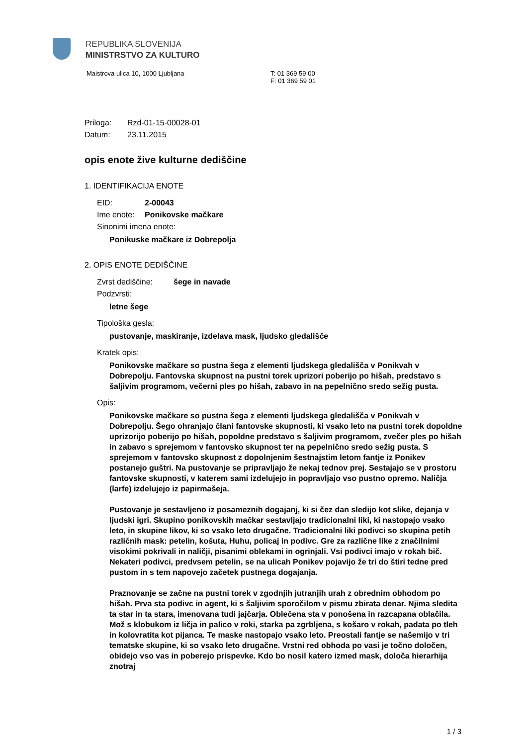REPUBLIKA SLOVENIJA
MINISTRSTVO ZA KULTURO
Maistrova ulica 10, 1000 Ljubljana
T: 01 369 59 00
F: 01 369 59 01
Priloga: Rzd-01-15-00028-01
Datum: 23.11.2015
opis enote žive kulturne dediščine
1. IDENTIFIKACIJA ENOTE
EID: 2-00043
Ime enote: Ponikovske mačkare
Sinonimi imena enote:
Ponikuske mačkare iz Dobrepolja
2. OPIS ENOTE DEDIŠČINE
Zvrst dediščine: šege in navade
Podzvrsti:
letne šege
Tipološka gesla:
pustovanje, maskiranje, izdelava mask, ljudsko gledališče
Kratek opis:
Ponikovske mačkare so pustna šega z elementi ljudskega gledališča v Ponikvah v Dobrepolju. Fantovska skupnost na pustni torek uprizori poberijo po hišah, predstavo s šaljivim programom, večerni ples po hišah, zabavo in na pepelnično sredo sežig pusta.
Opis:
Ponikovske mačkare so pustna šega z elementi ljudskega gledališča v Ponikvah v Dobrepolju. Šego ohranjajo člani fantovske skupnosti, ki vsako leto na pustni torek dopoldne uprizorijo poberijo po hišah, popoldne predstavo s šaljivim programom, zvečer ples po hišah in zabavo s sprejemom v fantovsko skupnost ter na pepelnično sredo sežig pusta. S sprejemom v fantovsko skupnost z dopolnjenim šestnajstim letom fantje iz Ponikev postanejo guštri. Na pustovanje se pripravljajo že nekaj tednov prej. Sestajajo se v prostoru fantovske skupnosti, v katerem sami izdelujejo in popravljajo vso pustno opremo. Naličja (larfe) izdelujejo iz papirmašeja.
Pustovanje je sestavljeno iz posameznih dogajanj, ki si čez dan sledijo kot slike, dejanja v ljudski igri. Skupino ponikovskih mačkar sestavljajo tradicionalni liki, ki nastopajo vsako leto, in skupine likov, ki so vsako leto drugačne. Tradicionalni liki podivci so skupina petih različnih mask: petelin, košuta, Huhu, policaj in podivc. Gre za različne like z značilnimi visokimi pokrivali in naličji, pisanimi oblekami in ogrinjali. Vsi podivci imajo v rokah bič. Nekateri podivci, predvsem petelin, se na ulicah Ponikev pojavijo že tri do štiri tedne pred pustom in s tem napovejo začetek pustnega dogajanja.
Praznovanje se začne na pustni torek v zgodnjih jutranjih urah z obrednim obhodom po hišah. Prva sta podivc in agent, ki s šaljivim sporočilom v pismu zbirata denar. Njima sledita ta star in ta stara, imenovana tudi jajčarja. Oblečena sta v ponošena in razcapana oblačila. Mož s klobukom iz ličja in palico v roki, starka pa zgrbljena, s košaro v rokah, padata po tleh in kolovratita kot pijanca. Te maske nastopajo vsako leto. Preostali fantje se našemijo v tri tematske skupine, ki so vsako leto drugačne. Vrstni red obhoda po vasi je točno določen, obidejo vso vas in poberejo prispevke. Kdo bo nosil katero izmed mask, določa hierarhija znotraj
1 / 3